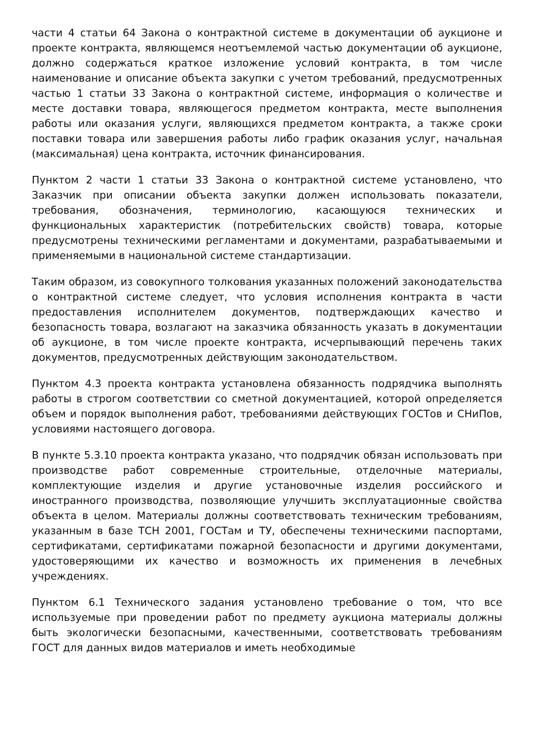части 4 статьи 64 Закона о контрактной системе в документации об аукционе и проекте контракта, являющемся неотъемлемой частью документации об аукционе, должно содержаться краткое изложение условий контракта, в том числе наименование и описание объекта закупки с учетом требований, предусмотренных частью 1 статьи 33 Закона о контрактной системе, информация о количестве и месте доставки товара, являющегося предметом контракта, месте выполнения работы или оказания услуги, являющихся предметом контракта, а также сроки поставки товара или завершения работы либо график оказания услуг, начальная (максимальная) цена контракта, источник финансирования.
Пунктом 2 части 1 статьи 33 Закона о контрактной системе установлено, что Заказчик при описании объекта закупки должен использовать показатели, требования, обозначения, терминологию, касающуюся технических и функциональных характеристик (потребительских свойств) товара, которые предусмотрены техническими регламентами и документами, разрабатываемыми и применяемыми в национальной системе стандартизации.
Таким образом, из совокупного толкования указанных положений законодательства о контрактной системе следует, что условия исполнения контракта в части предоставления исполнителем документов, подтверждающих качество и безопасность товара, возлагают на заказчика обязанность указать в документации об аукционе, в том числе проекте контракта, исчерпывающий перечень таких документов, предусмотренных действующим законодательством.
Пунктом 4.3 проекта контракта установлена обязанность подрядчика выполнять работы в строгом соответствии со сметной документацией, которой определяется объем и порядок выполнения работ, требованиями действующих ГОСТов и СНиПов, условиями настоящего договора.
В пункте 5.3.10 проекта контракта указано, что подрядчик обязан использовать при производстве работ современные строительные, отделочные материалы, комплектующие изделия и другие установочные изделия российского и иностранного производства, позволяющие улучшить эксплуатационные свойства объекта в целом. Материалы должны соответствовать техническим требованиям, указанным в базе ТСН 2001, ГОСТам и ТУ, обеспечены техническими паспортами, сертификатами, сертификатами пожарной безопасности и другими документами, удостоверяющими их качество и возможность их применения в лечебных учреждениях.
Пунктом 6.1 Технического задания установлено требование о том, что все используемые при проведении работ по предмету аукциона материалы должны быть экологически безопасными, качественными, соответствовать требованиям ГОСТ для данных видов материалов и иметь необходимые